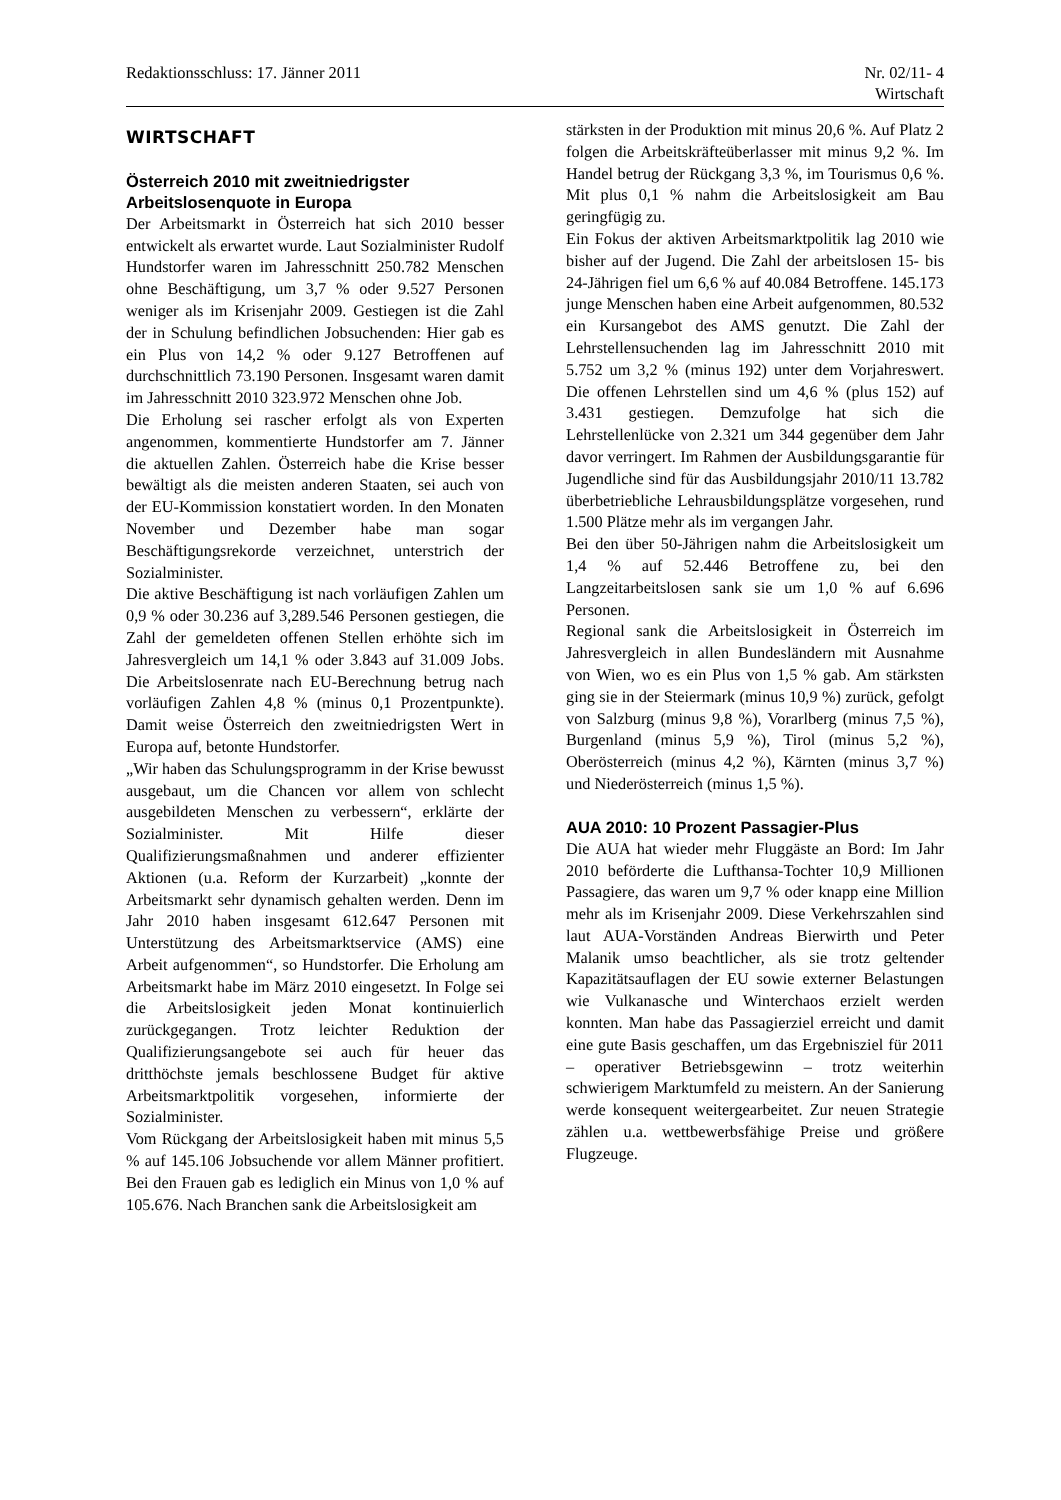Redaktionsschluss: 17. Jänner 2011
Nr. 02/11- 4
Wirtschaft
WIRTSCHAFT
Österreich 2010 mit zweitniedrigster Arbeitslosenquote in Europa
Der Arbeitsmarkt in Österreich hat sich 2010 besser entwickelt als erwartet wurde. Laut Sozialminister Rudolf Hundstorfer waren im Jahresschnitt 250.782 Menschen ohne Beschäftigung, um 3,7 % oder 9.527 Personen weniger als im Krisenjahr 2009. Gestiegen ist die Zahl der in Schulung befindlichen Jobsuchenden: Hier gab es ein Plus von 14,2 % oder 9.127 Betroffenen auf durchschnittlich 73.190 Personen. Insgesamt waren damit im Jahresschnitt 2010 323.972 Menschen ohne Job.
Die Erholung sei rascher erfolgt als von Experten angenommen, kommentierte Hundstorfer am 7. Jänner die aktuellen Zahlen. Österreich habe die Krise besser bewältigt als die meisten anderen Staaten, sei auch von der EU-Kommission konstatiert worden. In den Monaten November und Dezember habe man sogar Beschäftigungsrekorde verzeichnet, unterstrich der Sozialminister.
Die aktive Beschäftigung ist nach vorläufigen Zahlen um 0,9 % oder 30.236 auf 3,289.546 Personen gestiegen, die Zahl der gemeldeten offenen Stellen erhöhte sich im Jahresvergleich um 14,1 % oder 3.843 auf 31.009 Jobs. Die Arbeitslosenrate nach EU-Berechnung betrug nach vorläufigen Zahlen 4,8 % (minus 0,1 Prozentpunkte). Damit weise Österreich den zweitniedrigsten Wert in Europa auf, betonte Hundstorfer.
„Wir haben das Schulungsprogramm in der Krise bewusst ausgebaut, um die Chancen vor allem von schlecht ausgebildeten Menschen zu verbessern“, erklärte der Sozialminister. Mit Hilfe dieser Qualifizierungsmaßnahmen und anderer effizienter Aktionen (u.a. Reform der Kurzarbeit) „konnte der Arbeitsmarkt sehr dynamisch gehalten werden. Denn im Jahr 2010 haben insgesamt 612.647 Personen mit Unterstützung des Arbeitsmarktservice (AMS) eine Arbeit aufgenommen“, so Hundstorfer. Die Erholung am Arbeitsmarkt habe im März 2010 eingesetzt. In Folge sei die Arbeitslosigkeit jeden Monat kontinuierlich zurückgegangen. Trotz leichter Reduktion der Qualifizierungsangebote sei auch für heuer das dritthöchste jemals beschlossene Budget für aktive Arbeitsmarktpolitik vorgesehen, informierte der Sozialminister.
Vom Rückgang der Arbeitslosigkeit haben mit minus 5,5 % auf 145.106 Jobsuchende vor allem Männer profitiert. Bei den Frauen gab es lediglich ein Minus von 1,0 % auf 105.676. Nach Branchen sank die Arbeitslosigkeit am
stärksten in der Produktion mit minus 20,6 %. Auf Platz 2 folgen die Arbeitskräfteüberlasser mit minus 9,2 %. Im Handel betrug der Rückgang 3,3 %, im Tourismus 0,6 %. Mit plus 0,1 % nahm die Arbeitslosigkeit am Bau geringfügig zu.
Ein Fokus der aktiven Arbeitsmarktpolitik lag 2010 wie bisher auf der Jugend. Die Zahl der arbeitslosen 15- bis 24-Jährigen fiel um 6,6 % auf 40.084 Betroffene. 145.173 junge Menschen haben eine Arbeit aufgenommen, 80.532 ein Kursangebot des AMS genutzt. Die Zahl der Lehrstellensuchenden lag im Jahresschnitt 2010 mit 5.752 um 3,2 % (minus 192) unter dem Vorjahreswert. Die offenen Lehrstellen sind um 4,6 % (plus 152) auf 3.431 gestiegen. Demzufolge hat sich die Lehrstellenlücke von 2.321 um 344 gegenüber dem Jahr davor verringert. Im Rahmen der Ausbildungsgarantie für Jugendliche sind für das Ausbildungsjahr 2010/11 13.782 überbetriebliche Lehrausbildungsplätze vorgesehen, rund 1.500 Plätze mehr als im vergangen Jahr.
Bei den über 50-Jährigen nahm die Arbeitslosigkeit um 1,4 % auf 52.446 Betroffene zu, bei den Langzeitarbeitslosen sank sie um 1,0 % auf 6.696 Personen.
Regional sank die Arbeitslosigkeit in Österreich im Jahresvergleich in allen Bundesländern mit Ausnahme von Wien, wo es ein Plus von 1,5 % gab. Am stärksten ging sie in der Steiermark (minus 10,9 %) zurück, gefolgt von Salzburg (minus 9,8 %), Vorarlberg (minus 7,5 %), Burgenland (minus 5,9 %), Tirol (minus 5,2 %), Oberösterreich (minus 4,2 %), Kärnten (minus 3,7 %) und Niederösterreich (minus 1,5 %).
AUA 2010: 10 Prozent Passagier-Plus
Die AUA hat wieder mehr Fluggäste an Bord: Im Jahr 2010 beförderte die Lufthansa-Tochter 10,9 Millionen Passagiere, das waren um 9,7 % oder knapp eine Million mehr als im Krisenjahr 2009. Diese Verkehrszahlen sind laut AUA-Vorständen Andreas Bierwirth und Peter Malanik umso beachtlicher, als sie trotz geltender Kapazitätsauflagen der EU sowie externer Belastungen wie Vulkanasche und Winterchaos erzielt werden konnten. Man habe das Passagierziel erreicht und damit eine gute Basis geschaffen, um das Ergebnisziel für 2011 – operativer Betriebsgewinn – trotz weiterhin schwierigem Marktumfeld zu meistern. An der Sanierung werde konsequent weitergearbeitet. Zur neuen Strategie zählen u.a. wettbewerbsfähige Preise und größere Flugzeuge.